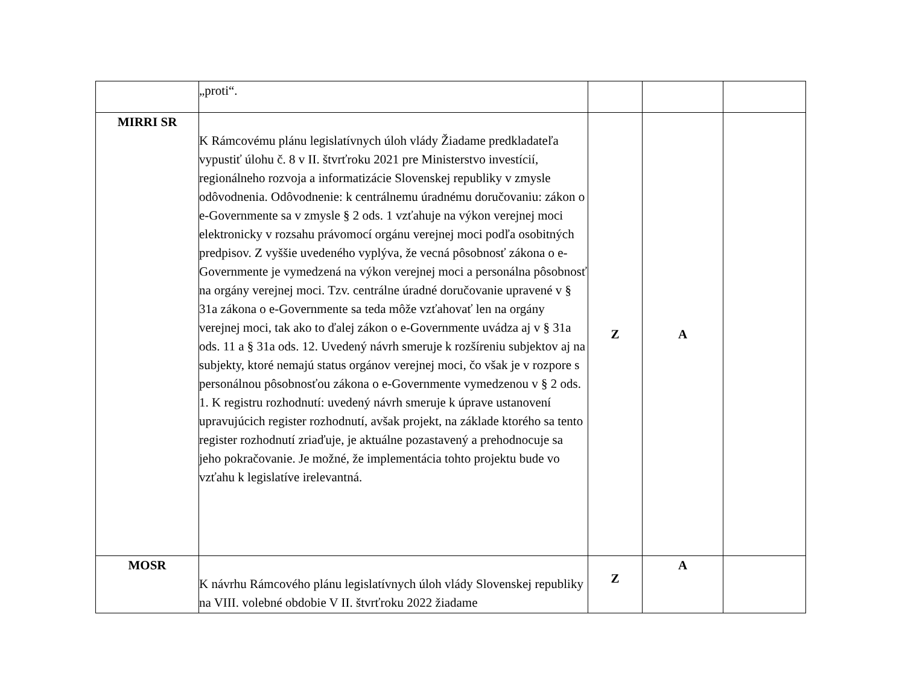| | „proti“. | | | |
| MIRRI SR | K Rámcovému plánu legislatívnych úloh vlády Žiadame predkladateľa vypustiť úlohu č. 8 v II. štvrťroku 2021 pre Ministerstvo investícií, regionálneho rozvoja a informatizácie Slovenskej republiky v zmysle odôvodnenia. Odôvodnenie: k centrálnemu úradnému doručovaniu: zákon o e-Governmente sa v zmysle § 2 ods. 1 vzťahuje na výkon verejnej moci elektronicky v rozsahu právomocí orgánu verejnej moci podľa osobitných predpisov. Z vyššie uvedeného vyplýva, že vecná pôsobnosť zákona o e-Governmente je vymedzená na výkon verejnej moci a personálna pôsobnosť na orgány verejnej moci. Tzv. centrálne úradné doručovanie upravené v § 31a zákona o e-Governmente sa teda môže vzťahovať len na orgány verejnej moci, tak ako to ďalej zákon o e-Governmente uvádza aj v § 31a ods. 11 a § 31a ods. 12. Uvedený návrh smeruje k rozšíreniu subjektov aj na subjekty, ktoré nemajú status orgánov verejnej moci, čo však je v rozpore s personálnou pôsobnosťou zákona o e-Governmente vymedzenou v § 2 ods. 1. K registru rozhodnutí: uvedený návrh smeruje k úprave ustanovení upravujúcich register rozhodnutí, avšak projekt, na základe ktorého sa tento register rozhodnutí zriaďuje, je aktuálne pozastavený a prehodnocuje sa jeho pokračovanie. Je možné, že implementácia tohto projektu bude vo vzťahu k legislatíve irelevantná. | Z | A | |
| MOSR | K návrhu Rámcového plánu legislatívnych úloh vlády Slovenskej republiky na VIII. volebné obdobie V II. štvrťroku 2022 žiadame | Z | A | |